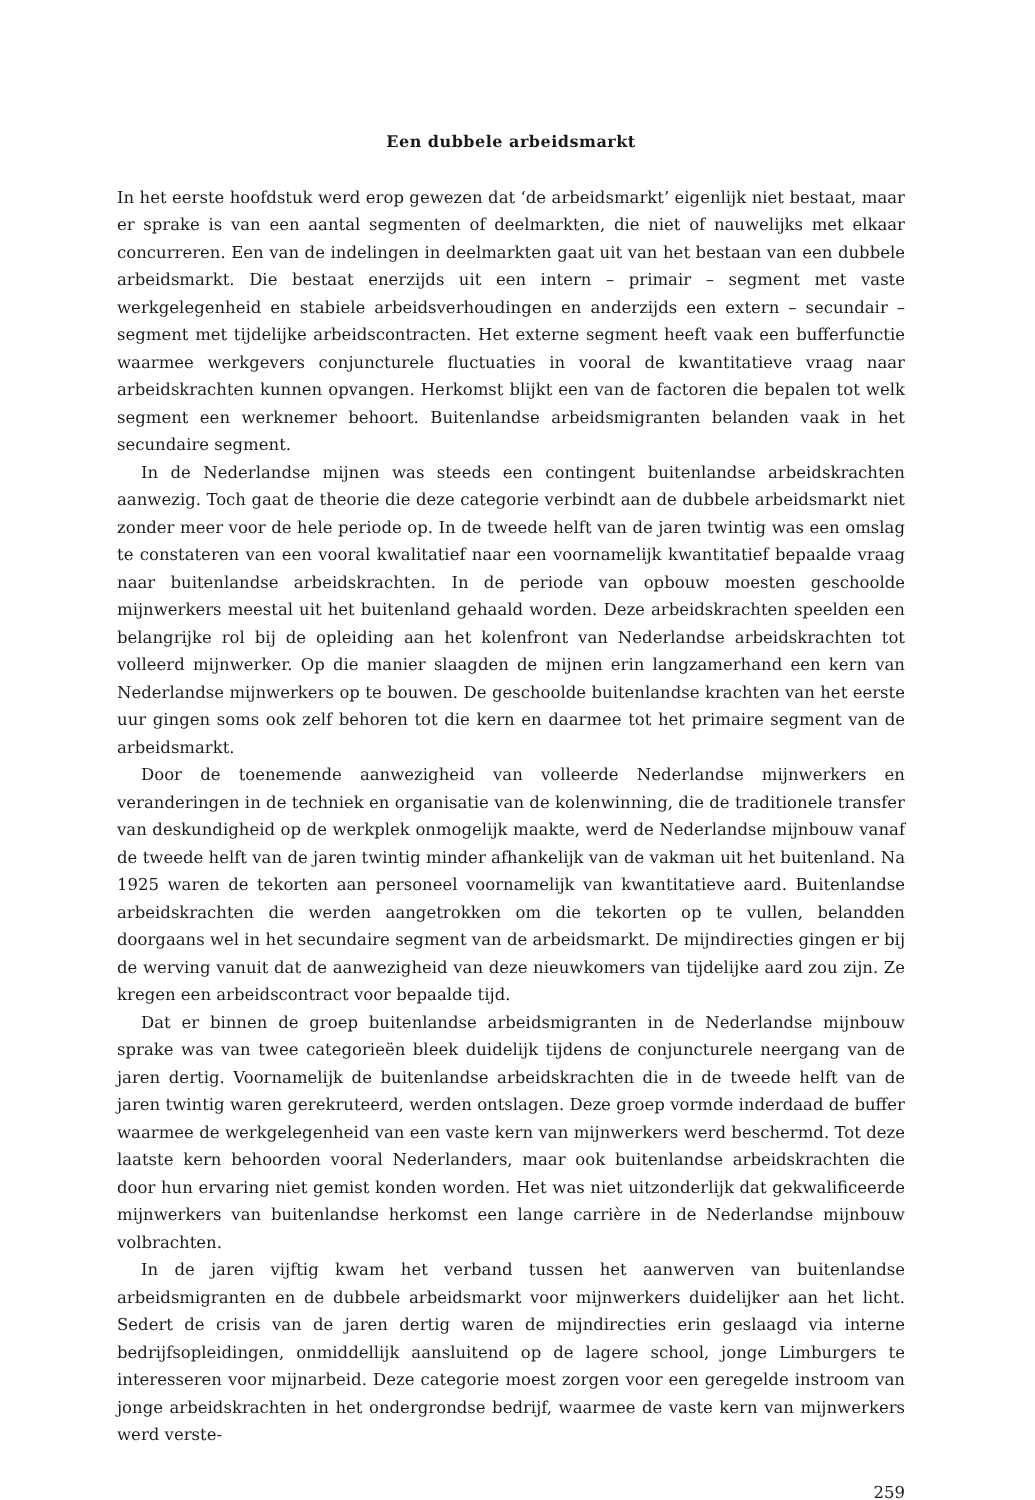Een dubbele arbeidsmarkt
In het eerste hoofdstuk werd erop gewezen dat ‘de arbeidsmarkt’ eigenlijk niet bestaat, maar er sprake is van een aantal segmenten of deelmarkten, die niet of nauwelijks met elkaar concurreren. Een van de indelingen in deelmarkten gaat uit van het bestaan van een dubbele arbeidsmarkt. Die bestaat enerzijds uit een intern – primair – segment met vaste werkgelegenheid en stabiele arbeidsverhoudingen en anderzijds een extern – secundair – segment met tijdelijke arbeidscontracten. Het externe segment heeft vaak een bufferfunctie waarmee werkgevers conjuncturele fluctuaties in vooral de kwantitatieve vraag naar arbeidskrachten kunnen opvangen. Herkomst blijkt een van de factoren die bepalen tot welk segment een werknemer behoort. Buitenlandse arbeidsmigranten belanden vaak in het secundaire segment.
In de Nederlandse mijnen was steeds een contingent buitenlandse arbeidskrachten aanwezig. Toch gaat de theorie die deze categorie verbindt aan de dubbele arbeidsmarkt niet zonder meer voor de hele periode op. In de tweede helft van de jaren twintig was een omslag te constateren van een vooral kwalitatief naar een voornamelijk kwantitatief bepaalde vraag naar buitenlandse arbeidskrachten. In de periode van opbouw moesten geschoolde mijnwerkers meestal uit het buitenland gehaald worden. Deze arbeidskrachten speelden een belangrijke rol bij de opleiding aan het kolenfront van Nederlandse arbeidskrachten tot volleerd mijnwerker. Op die manier slaagden de mijnen erin langzamerhand een kern van Nederlandse mijnwerkers op te bouwen. De geschoolde buitenlandse krachten van het eerste uur gingen soms ook zelf behoren tot die kern en daarmee tot het primaire segment van de arbeidsmarkt.
Door de toenemende aanwezigheid van volleerde Nederlandse mijnwerkers en veranderingen in de techniek en organisatie van de kolenwinning, die de traditionele transfer van deskundigheid op de werkplek onmogelijk maakte, werd de Nederlandse mijnbouw vanaf de tweede helft van de jaren twintig minder afhankelijk van de vakman uit het buitenland. Na 1925 waren de tekorten aan personeel voornamelijk van kwantitatieve aard. Buitenlandse arbeidskrachten die werden aangetrokken om die tekorten op te vullen, belandden doorgaans wel in het secundaire segment van de arbeidsmarkt. De mijndirecties gingen er bij de werving vanuit dat de aanwezigheid van deze nieuwkomers van tijdelijke aard zou zijn. Ze kregen een arbeidscontract voor bepaalde tijd.
Dat er binnen de groep buitenlandse arbeidsmigranten in de Nederlandse mijnbouw sprake was van twee categorieën bleek duidelijk tijdens de conjuncturele neergang van de jaren dertig. Voornamelijk de buitenlandse arbeidskrachten die in de tweede helft van de jaren twintig waren gerekruteerd, werden ontslagen. Deze groep vormde inderdaad de buffer waarmee de werkgelegenheid van een vaste kern van mijnwerkers werd beschermd. Tot deze laatste kern behoorden vooral Nederlanders, maar ook buitenlandse arbeidskrachten die door hun ervaring niet gemist konden worden. Het was niet uitzonderlijk dat gekwalificeerde mijnwerkers van buitenlandse herkomst een lange carrière in de Nederlandse mijnbouw volbrachten.
In de jaren vijftig kwam het verband tussen het aanwerven van buitenlandse arbeidsmigranten en de dubbele arbeidsmarkt voor mijnwerkers duidelijker aan het licht. Sedert de crisis van de jaren dertig waren de mijndirecties erin geslaagd via interne bedrijfsopleidingen, onmiddellijk aansluitend op de lagere school, jonge Limburgers te interesseren voor mijnarbeid. Deze categorie moest zorgen voor een geregelde instroom van jonge arbeidskrachten in het ondergrondse bedrijf, waarmee de vaste kern van mijnwerkers werd verste-
259